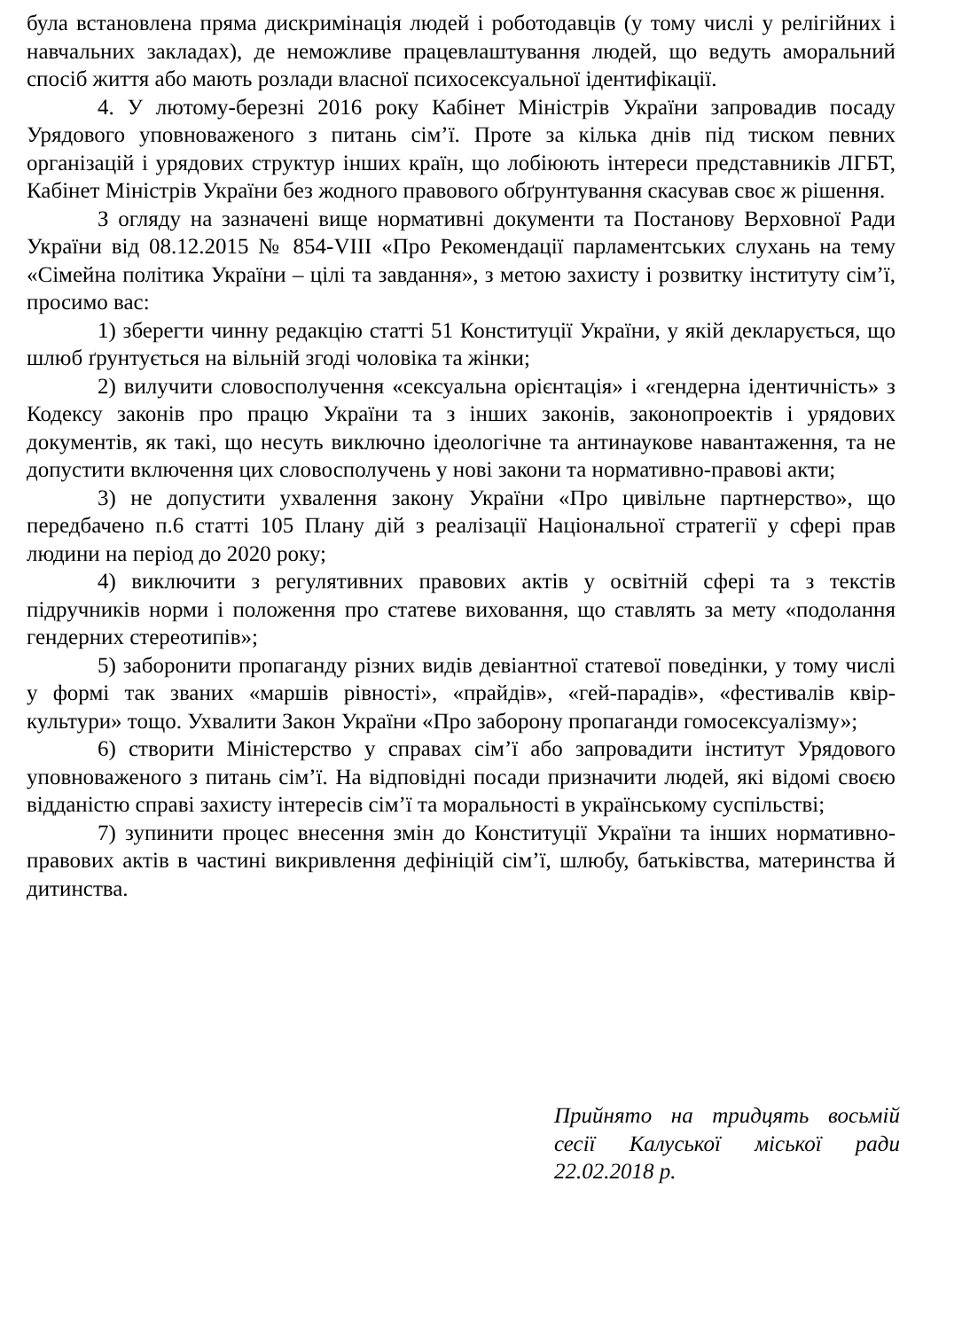була встановлена пряма дискримінація людей і роботодавців (у тому числі у релігійних і навчальних закладах), де неможливе працевлаштування людей, що ведуть аморальний спосіб життя або мають розлади власної психосексуальної ідентифікації.
4. У лютому-березні 2016 року Кабінет Міністрів України запровадив посаду Урядового уповноваженого з питань сім’ї. Проте за кілька днів під тиском певних організацій і урядових структур інших країн, що лобіюють інтереси представників ЛГБТ, Кабінет Міністрів України без жодного правового обґрунтування скасував своє ж рішення.
З огляду на зазначені вище нормативні документи та Постанову Верховної Ради України від 08.12.2015 № 854-VIII «Про Рекомендації парламентських слухань на тему «Сімейна політика України – цілі та завдання», з метою захисту і розвитку інституту сім’ї, просимо вас:
1) зберегти чинну редакцію статті 51 Конституції України, у якій декларується, що шлюб ґрунтується на вільній згоді чоловіка та жінки;
2) вилучити словосполучення «сексуальна орієнтація» і «гендерна ідентичність» з Кодексу законів про працю України та з інших законів, законопроектів і урядових документів, як такі, що несуть виключно ідеологічне та антинаукове навантаження, та не допустити включення цих словосполучень у нові закони та нормативно-правові акти;
3) не допустити ухвалення закону України «Про цивільне партнерство», що передбачено п.6 статті 105 Плану дій з реалізації Національної стратегії у сфері прав людини на період до 2020 року;
4) виключити з регулятивних правових актів у освітній сфері та з текстів підручників норми і положення про статеве виховання, що ставлять за мету «подолання гендерних стереотипів»;
5) заборонити пропаганду різних видів девіантної статевої поведінки, у тому числі у формі так званих «маршів рівності», «прайдів», «гей-парадів», «фестивалів квір-культури» тощо. Ухвалити Закон України «Про заборону пропаганди гомосексуалізму»;
6) створити Міністерство у справах сім’ї або запровадити інститут Урядового уповноваженого з питань сім’ї. На відповідні посади призначити людей, які відомі своєю відданістю справі захисту інтересів сім’ї та моральності в українському суспільстві;
7) зупинити процес внесення змін до Конституції України та інших нормативно-правових актів в частині викривлення дефініцій сім’ї, шлюбу, батьківства, материнства й дитинства.
Прийнято на тридцять восьмій сесії Калуської міської ради 22.02.2018 р.